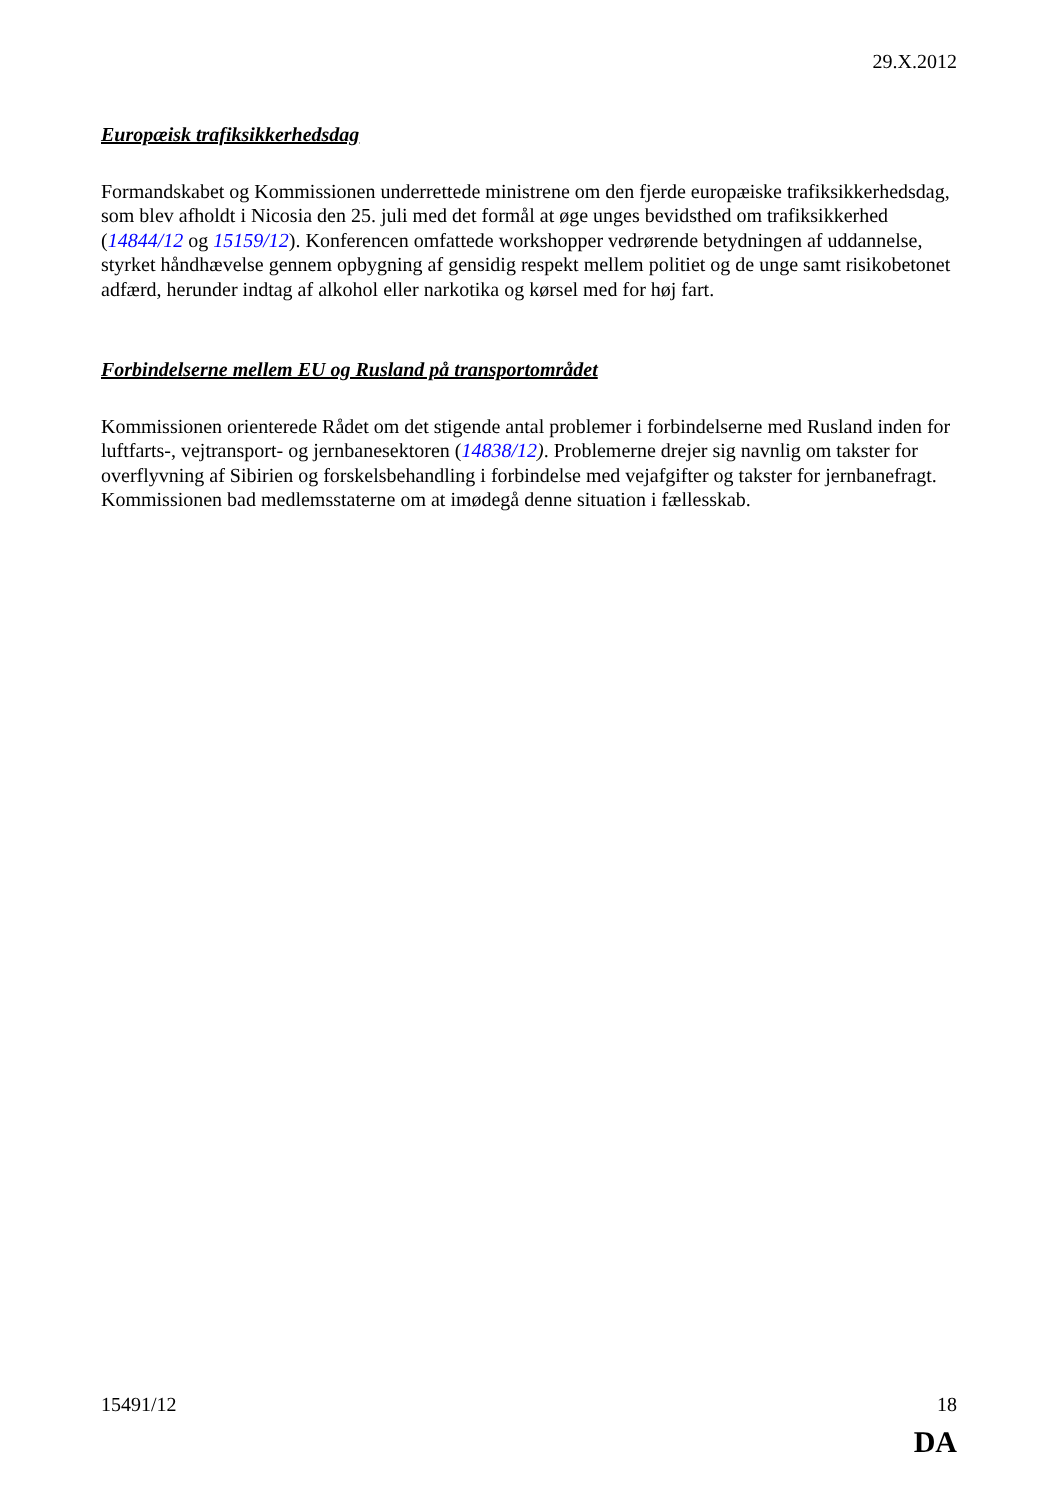29.X.2012
Europæisk trafiksikkerhedsdag
Formandskabet og Kommissionen underrettede ministrene om den fjerde europæiske trafiksikkerhedsdag, som blev afholdt i Nicosia den 25. juli med det formål at øge unges bevidsthed om trafiksikkerhed (14844/12 og 15159/12). Konferencen omfattede workshopper vedrørende betydningen af uddannelse, styrket håndhævelse gennem opbygning af gensidig respekt mellem politiet og de unge samt risikobetonet adfærd, herunder indtag af alkohol eller narkotika og kørsel med for høj fart.
Forbindelserne mellem EU og Rusland på transportområdet
Kommissionen orienterede Rådet om det stigende antal problemer i forbindelserne med Rusland inden for luftfarts-, vejtransport- og jernbanesektoren (14838/12). Problemerne drejer sig navnlig om takster for overflyvning af Sibirien og forskelsbehandling i forbindelse med vejafgifter og takster for jernbanefragt. Kommissionen bad medlemsstaterne om at imødegå denne situation i fællesskab.
15491/12 18
DA